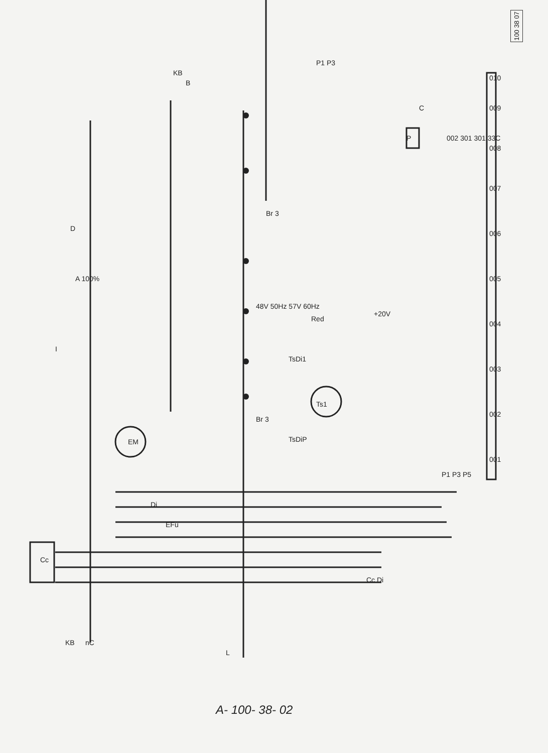100 38 07
KB
B
Br 3
Br 3
Ts1
EM
Cc
KB
nC
L
P
C
Red
+20V
48V 50Hz 57V 60Hz
P1 P3
P1 P3 P5
001
002
003
004
005
006
007
008
009
010
002 301 301 33C
Di
EFu
Cc Di
TsDi1
TsDiP
D
A 100%
I
A- 100- 38- 02